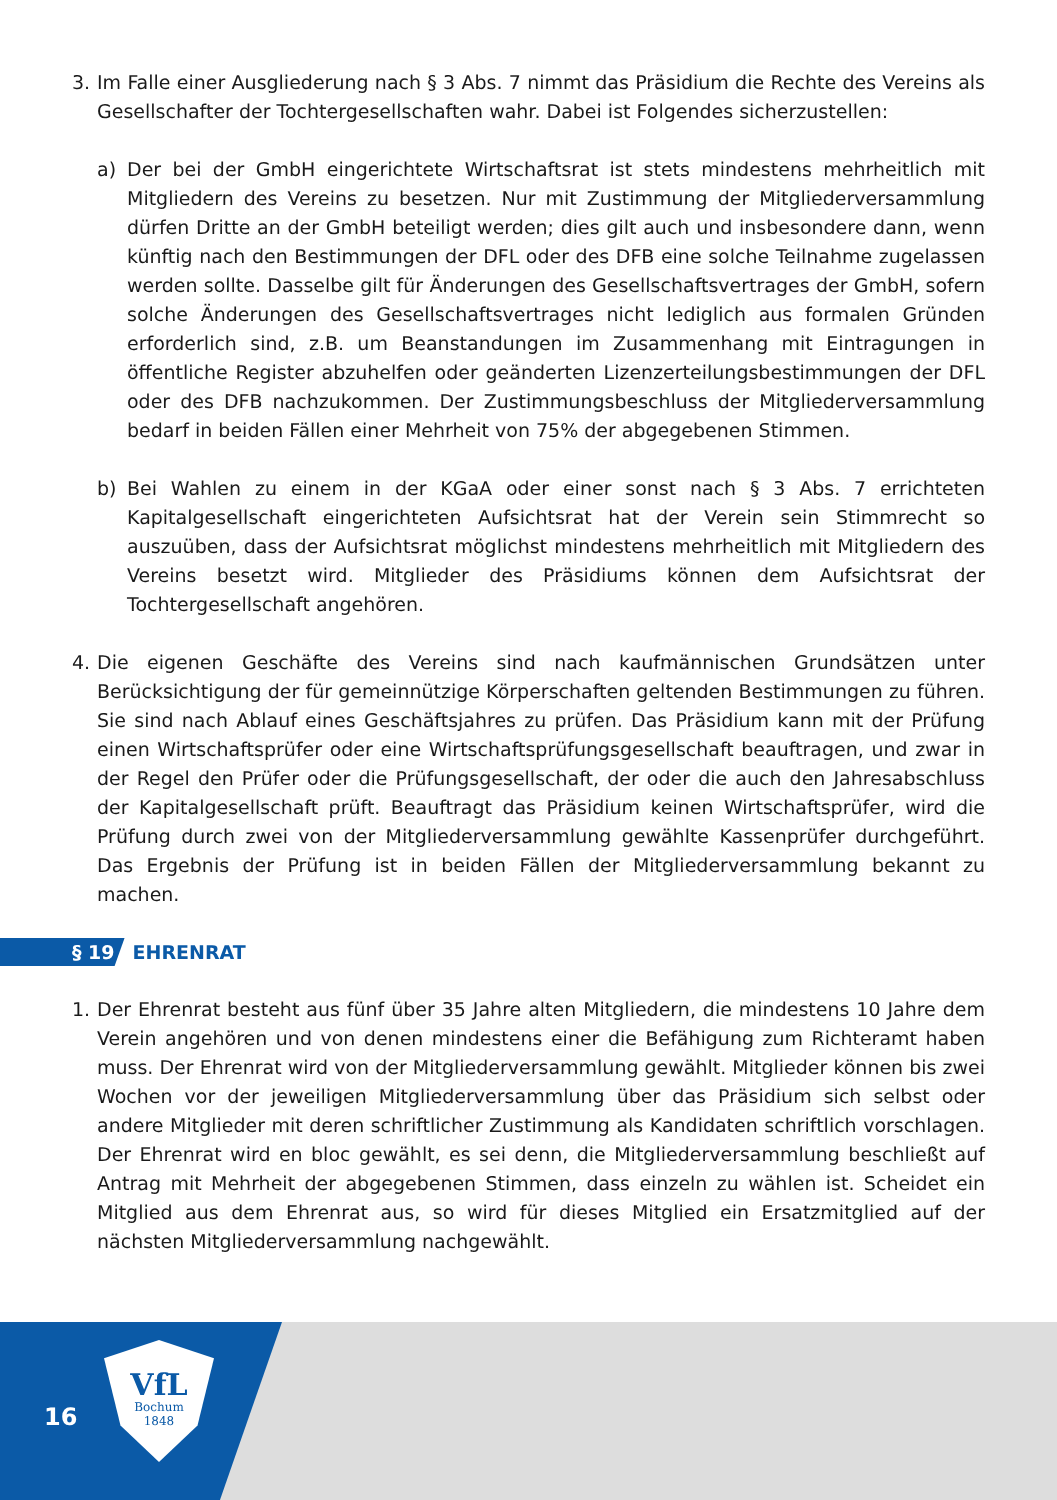3. Im Falle einer Ausgliederung nach § 3 Abs. 7 nimmt das Präsidium die Rechte des Vereins als Gesellschafter der Tochtergesellschaften wahr. Dabei ist Folgendes sicherzustellen:
a) Der bei der GmbH eingerichtete Wirtschaftsrat ist stets mindestens mehrheitlich mit Mitgliedern des Vereins zu besetzen. Nur mit Zustimmung der Mitgliederversammlung dürfen Dritte an der GmbH beteiligt werden; dies gilt auch und insbesondere dann, wenn künftig nach den Bestimmungen der DFL oder des DFB eine solche Teilnahme zugelassen werden sollte. Dasselbe gilt für Änderungen des Gesellschaftsvertrages der GmbH, sofern solche Änderungen des Gesellschaftsvertrages nicht lediglich aus formalen Gründen erforderlich sind, z.B. um Beanstandungen im Zusammenhang mit Eintragungen in öffentliche Register abzuhelfen oder geänderten Lizenzerteilungsbestimmungen der DFL oder des DFB nachzukommen. Der Zustimmungsbeschluss der Mitgliederversammlung bedarf in beiden Fällen einer Mehrheit von 75% der abgegebenen Stimmen.
b) Bei Wahlen zu einem in der KGaA oder einer sonst nach § 3 Abs. 7 errichteten Kapitalgesellschaft eingerichteten Aufsichtsrat hat der Verein sein Stimmrecht so auszuüben, dass der Aufsichtsrat möglichst mindestens mehrheitlich mit Mitgliedern des Vereins besetzt wird. Mitglieder des Präsidiums können dem Aufsichtsrat der Tochtergesellschaft angehören.
4. Die eigenen Geschäfte des Vereins sind nach kaufmännischen Grundsätzen unter Berücksichtigung der für gemeinnützige Körperschaften geltenden Bestimmungen zu führen. Sie sind nach Ablauf eines Geschäftsjahres zu prüfen. Das Präsidium kann mit der Prüfung einen Wirtschaftsprüfer oder eine Wirtschaftsprüfungsgesellschaft beauftragen, und zwar in der Regel den Prüfer oder die Prüfungsgesellschaft, der oder die auch den Jahresabschluss der Kapitalgesellschaft prüft. Beauftragt das Präsidium keinen Wirtschaftsprüfer, wird die Prüfung durch zwei von der Mitgliederversammlung gewählte Kassenprüfer durchgeführt. Das Ergebnis der Prüfung ist in beiden Fällen der Mitgliederversammlung bekannt zu machen.
§ 19 EHRENRAT
1. Der Ehrenrat besteht aus fünf über 35 Jahre alten Mitgliedern, die mindestens 10 Jahre dem Verein angehören und von denen mindestens einer die Befähigung zum Richteramt haben muss. Der Ehrenrat wird von der Mitgliederversammlung gewählt. Mitglieder können bis zwei Wochen vor der jeweiligen Mitgliederversammlung über das Präsidium sich selbst oder andere Mitglieder mit deren schriftlicher Zustimmung als Kandidaten schriftlich vorschlagen. Der Ehrenrat wird en bloc gewählt, es sei denn, die Mitgliederversammlung beschließt auf Antrag mit Mehrheit der abgegebenen Stimmen, dass einzeln zu wählen ist. Scheidet ein Mitglied aus dem Ehrenrat aus, so wird für dieses Mitglied ein Ersatzmitglied auf der nächsten Mitgliederversammlung nachgewählt.
16
VfL
Bochum
1848